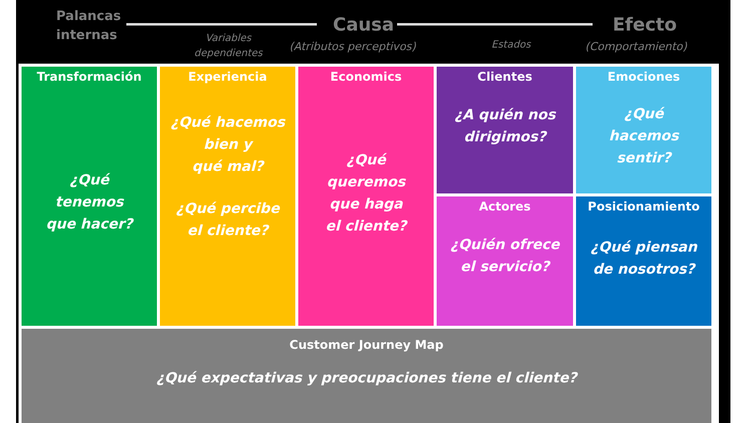Palancas
internas
Variables
dependientes
Causa
(Atributos perceptivos) Estados
Efecto
(Comportamiento)
Transformación
¿Qué
tenemos
que hacer?
Clientes
¿A quién nos
dirigimos?
Experiencia
¿Qué hacemos
bien y
qué mal?
¿Qué percibe
el cliente?
Emociones
¿Qué
hacemos
sentir?
Economics
¿Qué
queremos
que haga
el cliente?
Actores
¿Quién ofrece
el servicio?
Posicionamiento
¿Qué piensan
de nosotros?
Customer Journey Map
¿Qué expectativas y preocupaciones tiene el cliente?